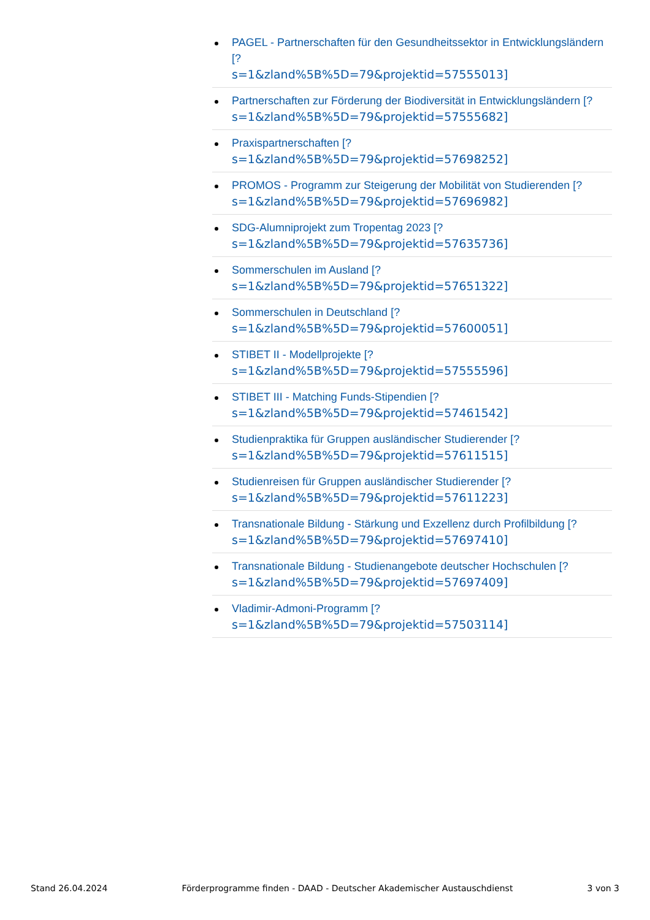PAGEL - Partnerschaften für den Gesundheitssektor in Entwicklungsländern [?
s=1&zland%5B%5D=79&projektid=57555013]
Partnerschaften zur Förderung der Biodiversität in Entwicklungsländern [?
s=1&zland%5B%5D=79&projektid=57555682]
Praxispartnerschaften [?
s=1&zland%5B%5D=79&projektid=57698252]
PROMOS - Programm zur Steigerung der Mobilität von Studierenden [?
s=1&zland%5B%5D=79&projektid=57696982]
SDG-Alumniprojekt zum Tropentag 2023 [?
s=1&zland%5B%5D=79&projektid=57635736]
Sommerschulen im Ausland [?
s=1&zland%5B%5D=79&projektid=57651322]
Sommerschulen in Deutschland [?
s=1&zland%5B%5D=79&projektid=57600051]
STIBET II - Modellprojekte [?
s=1&zland%5B%5D=79&projektid=57555596]
STIBET III - Matching Funds-Stipendien [?
s=1&zland%5B%5D=79&projektid=57461542]
Studienpraktika für Gruppen ausländischer Studierender [?
s=1&zland%5B%5D=79&projektid=57611515]
Studienreisen für Gruppen ausländischer Studierender [?
s=1&zland%5B%5D=79&projektid=57611223]
Transnationale Bildung - Stärkung und Exzellenz durch Profilbildung [?
s=1&zland%5B%5D=79&projektid=57697410]
Transnationale Bildung - Studienangebote deutscher Hochschulen [?
s=1&zland%5B%5D=79&projektid=57697409]
Vladimir-Admoni-Programm [?
s=1&zland%5B%5D=79&projektid=57503114]
Stand 26.04.2024 Förderprogramme finden - DAAD - Deutscher Akademischer Austauschdienst 3 von 3